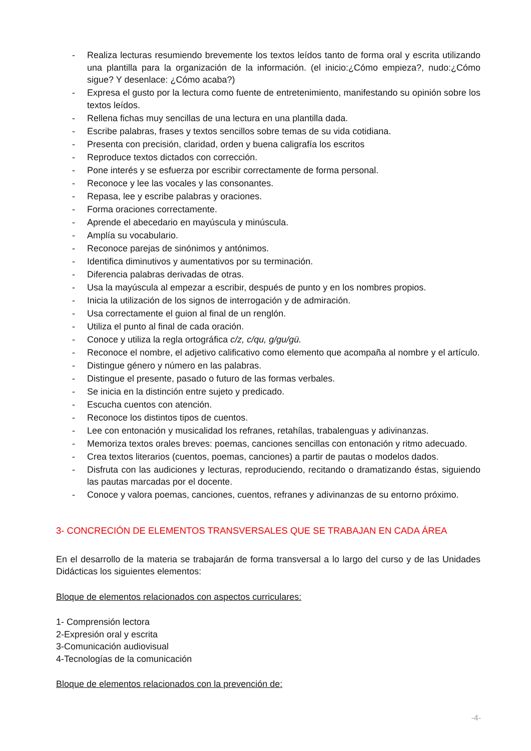- Realiza lecturas resumiendo brevemente los textos leídos tanto de forma oral y escrita utilizando una plantilla para la organización de la información. (el inicio:¿Cómo empieza?, nudo:¿Cómo sigue? Y desenlace: ¿Cómo acaba?)
- Expresa el gusto por la lectura como fuente de entretenimiento, manifestando su opinión sobre los textos leídos.
- Rellena fichas muy sencillas de una lectura en una plantilla dada.
- Escribe palabras, frases y textos sencillos sobre temas de su vida cotidiana.
- Presenta con precisión, claridad, orden y buena caligrafía los escritos
- Reproduce textos dictados con corrección.
- Pone interés y se esfuerza por escribir correctamente de forma personal.
- Reconoce y lee las vocales y las consonantes.
- Repasa, lee y escribe palabras y oraciones.
- Forma oraciones correctamente.
- Aprende el abecedario en mayúscula y minúscula.
- Amplía su vocabulario.
- Reconoce parejas de sinónimos y antónimos.
- Identifica diminutivos y aumentativos por su terminación.
- Diferencia palabras derivadas de otras.
- Usa la mayúscula al empezar a escribir, después de punto y en los nombres propios.
- Inicia la utilización de los signos de interrogación y de admiración.
- Usa correctamente el guion al final de un renglón.
- Utiliza el punto al final de cada oración.
- Conoce y utiliza la regla ortográfica c/z, c/qu, g/gu/gü.
- Reconoce el nombre, el adjetivo calificativo como elemento que acompaña al nombre y el artículo.
- Distingue género y número en las palabras.
- Distingue el presente, pasado o futuro de las formas verbales.
- Se inicia en la distinción entre sujeto y predicado.
- Escucha cuentos con atención.
- Reconoce los distintos tipos de cuentos.
- Lee con entonación y musicalidad los refranes, retahílas, trabalenguas y adivinanzas.
- Memoriza textos orales breves: poemas, canciones sencillas con entonación y ritmo adecuado.
- Crea textos literarios (cuentos, poemas, canciones) a partir de pautas o modelos dados.
- Disfruta con las audiciones y lecturas, reproduciendo, recitando o dramatizando éstas, siguiendo las pautas marcadas por el docente.
- Conoce y valora poemas, canciones, cuentos, refranes y adivinanzas de su entorno próximo.
3- CONCRECIÓN DE ELEMENTOS TRANSVERSALES QUE SE TRABAJAN EN CADA ÁREA
En el desarrollo de la materia se trabajarán de forma transversal a lo largo del curso y de las Unidades Didácticas los siguientes elementos:
Bloque de elementos relacionados con aspectos curriculares:
1- Comprensión lectora
2-Expresión oral y escrita
3-Comunicación audiovisual
4-Tecnologías de la comunicación
Bloque de elementos relacionados con la prevención de:
-4-